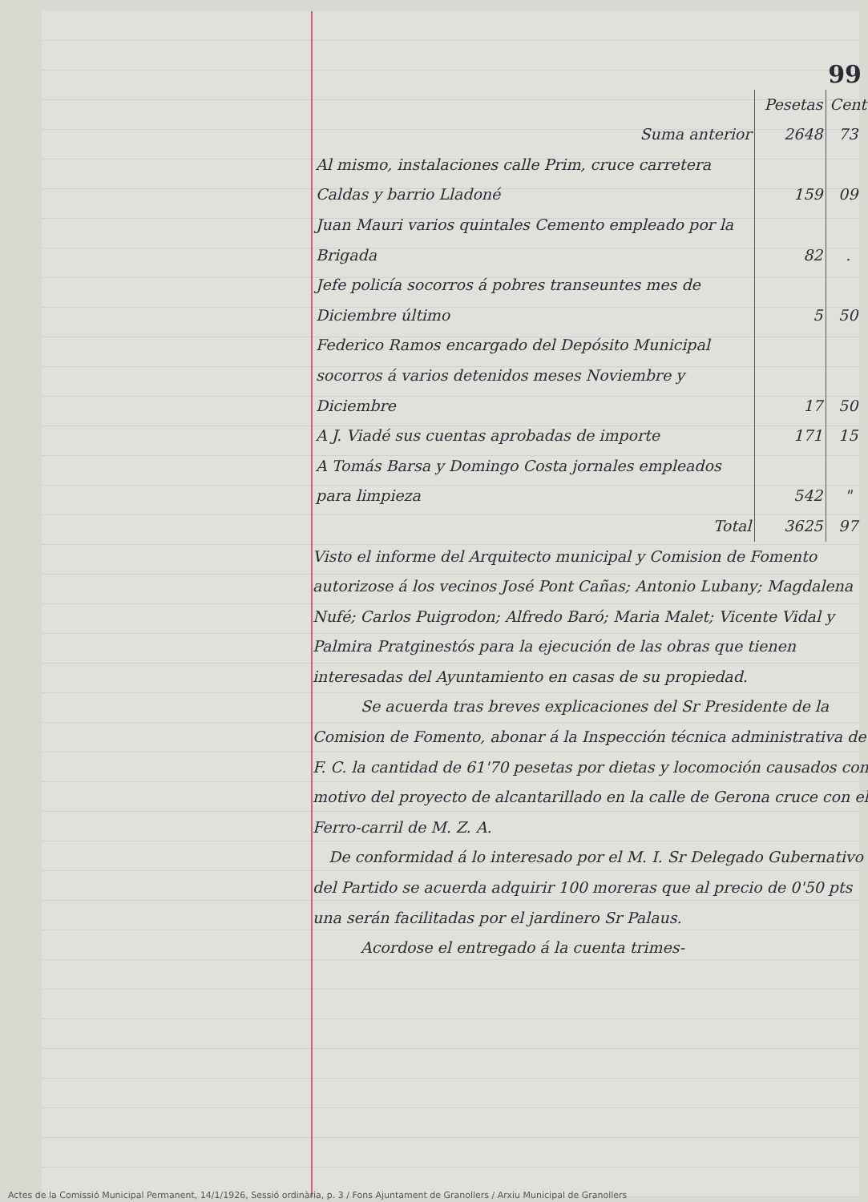99
| | Pesetas | Cent |
| Suma anterior | 2648 | 73 |
| Al mismo, instalaciones calle Prim, cruce carretera Caldas y barrio Lladoné | 159 | 09 |
| Juan Mauri varios quintales Cemento empleado por la Brigada | 82 | . |
| Jefe policía socorros á pobres transeuntes mes de Diciembre último | 5 | 50 |
| Federico Ramos encargado del Depósito Municipal socorros á varios detenidos meses Noviembre y Diciembre | 17 | 50 |
| A J. Viadé sus cuentas aprobadas de importe | 171 | 15 |
| A Tomás Barsa y Domingo Costa jornales empleados para limpieza | 542 | " |
| Total | 3625 | 97 |
Visto el informe del Arquitecto municipal y Comision de Fomento autorizose á los vecinos José Pont Cañas; Antonio Lubany; Magdalena Nufé; Carlos Puigrodon; Alfredo Baró; Maria Malet; Vicente Vidal y Palmira Pratginestós para la ejecución de las obras que tienen interesadas del Ayuntamiento en casas de su propiedad.
Se acuerda tras breves explicaciones del Sr Presidente de la Comision de Fomento, abonar á la Inspección técnica administrativa de F. C. la cantidad de 61'70 pesetas por dietas y locomoción causados con motivo del proyecto de alcantarillado en la calle de Gerona cruce con el Ferro-carril de M. Z. A.
De conformidad á lo interesado por el M. I. Sr Delegado Gubernativo del Partido se acuerda adquirir 100 moreras que al precio de 0'50 pts una serán facilitadas por el jardinero Sr Palaus.
Acordose el entregado á la cuenta trimes-
Actes de la Comissió Municipal Permanent, 14/1/1926, Sessió ordinària, p. 3 / Fons Ajuntament de Granollers / Arxiu Municipal de Granollers